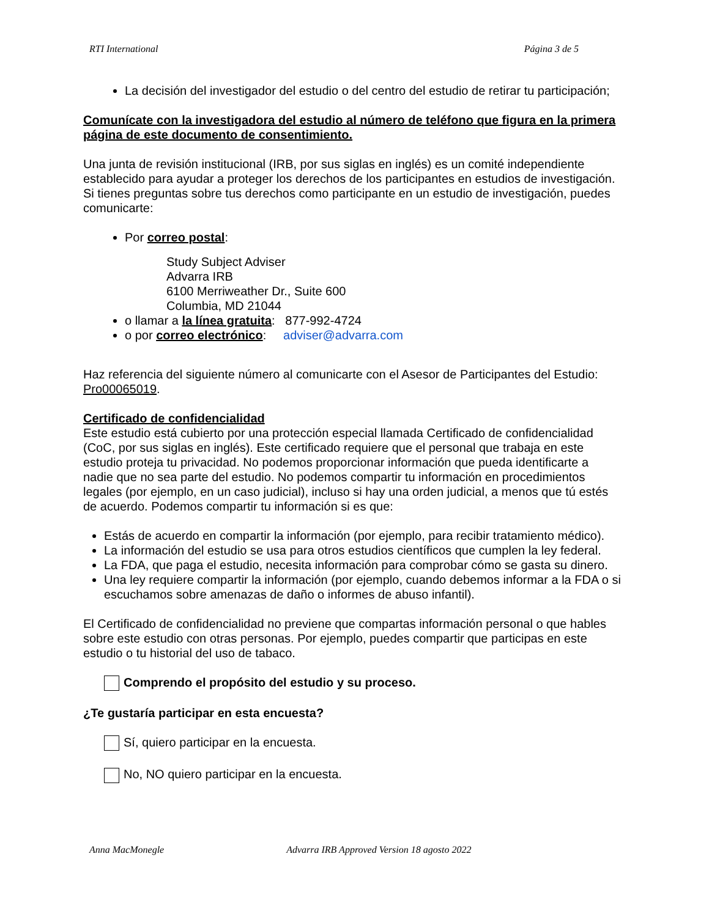RTI International Página 3 de 5
La decisión del investigador del estudio o del centro del estudio de retirar tu participación;
Comunícate con la investigadora del estudio al número de teléfono que figura en la primera página de este documento de consentimiento.
Una junta de revisión institucional (IRB, por sus siglas en inglés) es un comité independiente establecido para ayudar a proteger los derechos de los participantes en estudios de investigación. Si tienes preguntas sobre tus derechos como participante en un estudio de investigación, puedes comunicarte:
Por correo postal:
Study Subject Adviser
Advarra IRB
6100 Merriweather Dr., Suite 600
Columbia, MD 21044
o llamar a la línea gratuita: 877-992-4724
o por correo electrónico: adviser@advarra.com
Haz referencia del siguiente número al comunicarte con el Asesor de Participantes del Estudio: Pro00065019.
Certificado de confidencialidad
Este estudio está cubierto por una protección especial llamada Certificado de confidencialidad (CoC, por sus siglas en inglés). Este certificado requiere que el personal que trabaja en este estudio proteja tu privacidad. No podemos proporcionar información que pueda identificarte a nadie que no sea parte del estudio. No podemos compartir tu información en procedimientos legales (por ejemplo, en un caso judicial), incluso si hay una orden judicial, a menos que tú estés de acuerdo. Podemos compartir tu información si es que:
Estás de acuerdo en compartir la información (por ejemplo, para recibir tratamiento médico).
La información del estudio se usa para otros estudios científicos que cumplen la ley federal.
La FDA, que paga el estudio, necesita información para comprobar cómo se gasta su dinero.
Una ley requiere compartir la información (por ejemplo, cuando debemos informar a la FDA o si escuchamos sobre amenazas de daño o informes de abuso infantil).
El Certificado de confidencialidad no previene que compartas información personal o que hables sobre este estudio con otras personas. Por ejemplo, puedes compartir que participas en este estudio o tu historial del uso de tabaco.
Comprendo el propósito del estudio y su proceso.
¿Te gustaría participar en esta encuesta?
Sí, quiero participar en la encuesta.
No, NO quiero participar en la encuesta.
Anna MacMonegle Advarra IRB Approved Version 18 agosto 2022